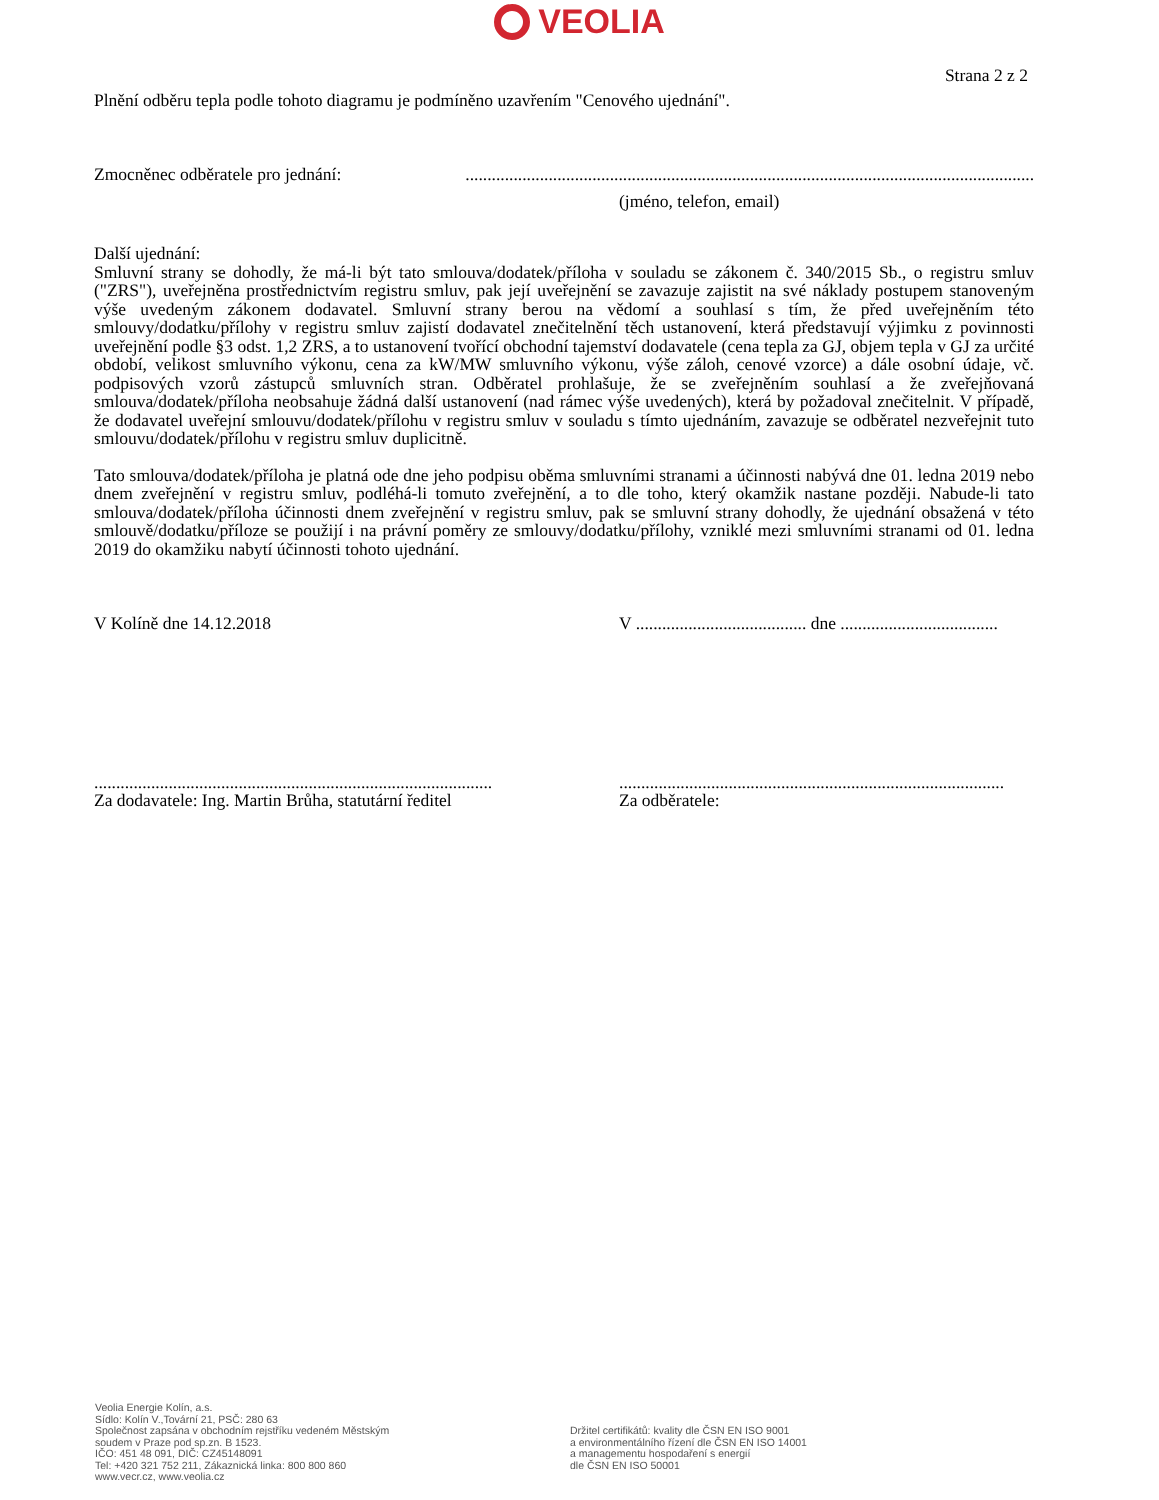VEOLIA
Strana 2 z 2
Plnění odběru tepla podle tohoto diagramu je podmíněno uzavřením "Cenového ujednání".
Zmocněnec odběratele pro jednání:..................................................................................................................................
(jméno, telefon, email)
Další ujednání:
Smluvní strany se dohodly, že má-li být tato smlouva/dodatek/příloha v souladu se zákonem č. 340/2015 Sb., o registru smluv ("ZRS"), uveřejněna prostřednictvím registru smluv, pak její uveřejnění se zavazuje zajistit na své náklady postupem stanoveným výše uvedeným zákonem dodavatel. Smluvní strany berou na vědomí a souhlasí s tím, že před uveřejněním této smlouvy/dodatku/přílohy v registru smluv zajistí dodavatel znečitelnění těch ustanovení, která představují výjimku z povinnosti uveřejnění podle §3 odst. 1,2 ZRS, a to ustanovení tvořící obchodní tajemství dodavatele (cena tepla za GJ, objem tepla v GJ za určité období, velikost smluvního výkonu, cena za kW/MW smluvního výkonu, výše záloh, cenové vzorce) a dále osobní údaje, vč. podpisových vzorů zástupců smluvních stran. Odběratel prohlašuje, že se zveřejněním souhlasí a že zveřejňovaná smlouva/dodatek/příloha neobsahuje žádná další ustanovení (nad rámec výše uvedených), která by požadoval znečitelnit. V případě, že dodavatel uveřejní smlouvu/dodatek/přílohu v registru smluv v souladu s tímto ujednáním, zavazuje se odběratel nezveřejnit tuto smlouvu/dodatek/přílohu v registru smluv duplicitně.
Tato smlouva/dodatek/příloha je platná ode dne jeho podpisu oběma smluvními stranami a účinnosti nabývá dne 01. ledna 2019 nebo dnem zveřejnění v registru smluv, podléhá-li tomuto zveřejnění, a to dle toho, který okamžik nastane později. Nabude-li tato smlouva/dodatek/příloha účinnosti dnem zveřejnění v registru smluv, pak se smluvní strany dohodly, že ujednání obsažená v této smlouvě/dodatku/příloze se použijí i na právní poměry ze smlouvy/dodatku/přílohy, vzniklé mezi smluvními stranami od 01. ledna 2019 do okamžiku nabytí účinnosti tohoto ujednání.
V Kolíně dne 14.12.2018 V ....................................... dne ....................................
...........................................................................................
Za dodavatele: Ing. Martin Brůha, statutární ředitel
........................................................................................
Za odběratele:
Veolia Energie Kolín, a.s.
Sídlo: Kolín V.,Tovární 21, PSČ: 280 63
Společnost zapsána v obchodním rejstříku vedeném Městským
soudem v Praze pod sp.zn. B 1523.
IČO: 451 48 091, DIČ: CZ45148091
Tel: +420 321 752 211, Zákaznická linka: 800 800 860
www.vecr.cz, www.veolia.cz
Držitel certifikátů: kvality dle ČSN EN ISO 9001
a environmentálního řízení dle ČSN EN ISO 14001
a managementu hospodaření s energií
dle ČSN EN ISO 50001